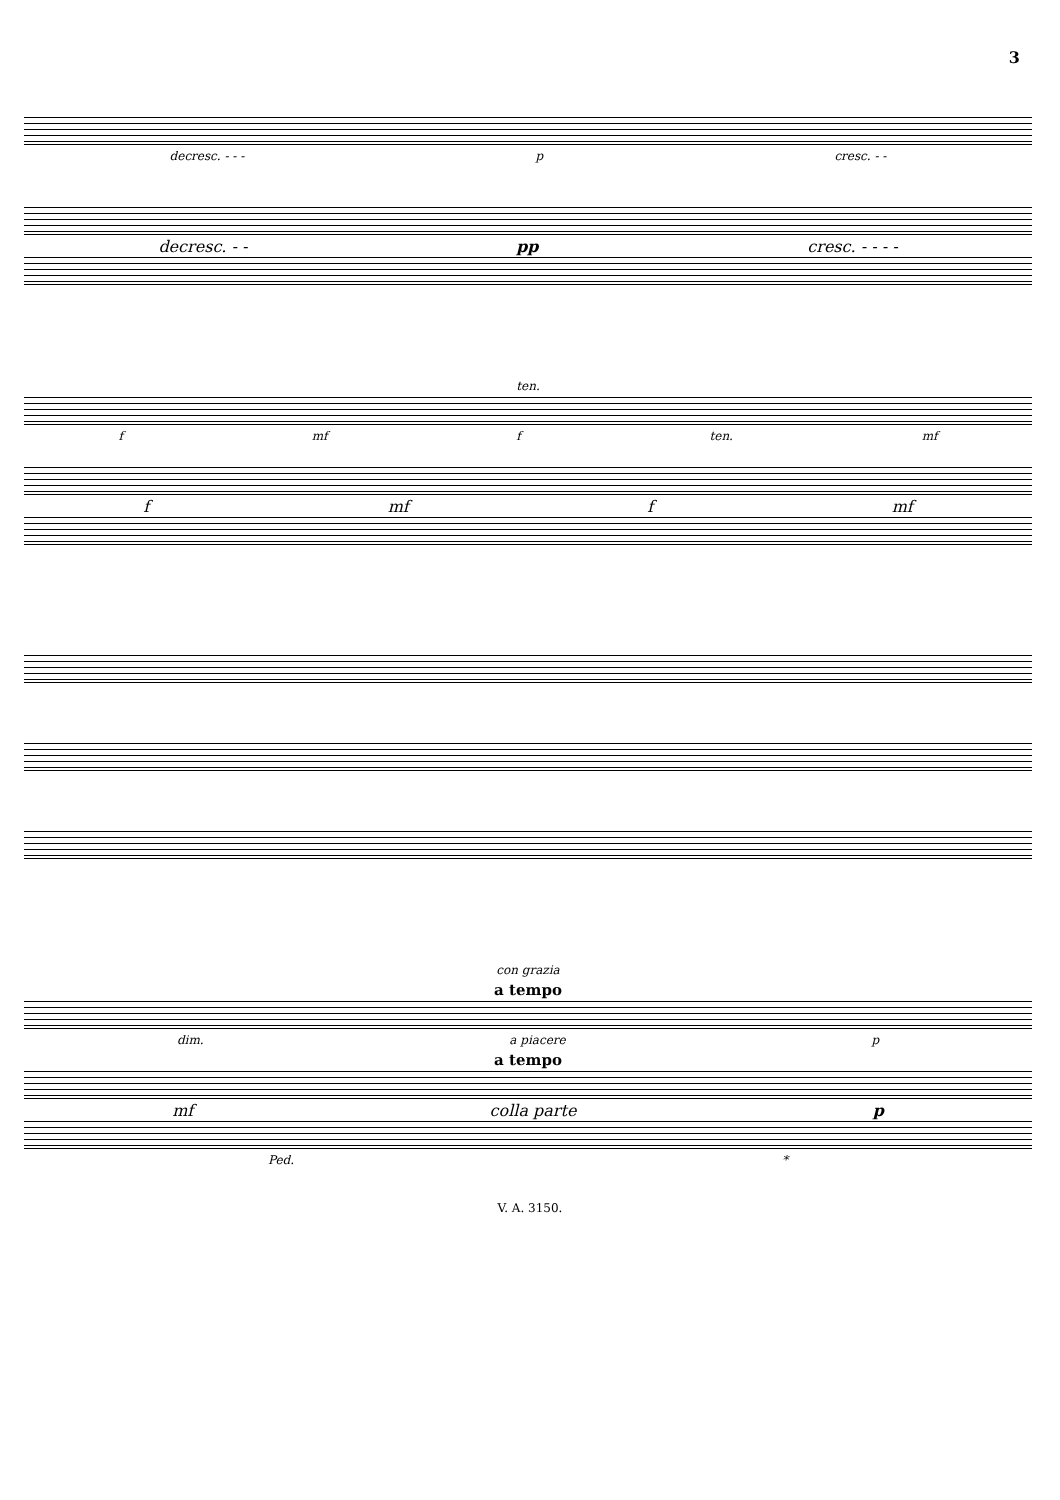3
decresc. - - - p cresc. - -
decresc. - - pp cresc. - - - -
ten.
f mf f ten. mf
f mf f mf
con grazia
a tempo
dim. a piacere p
a tempo
mf colla parte p
Ped. *
V. A. 3150.